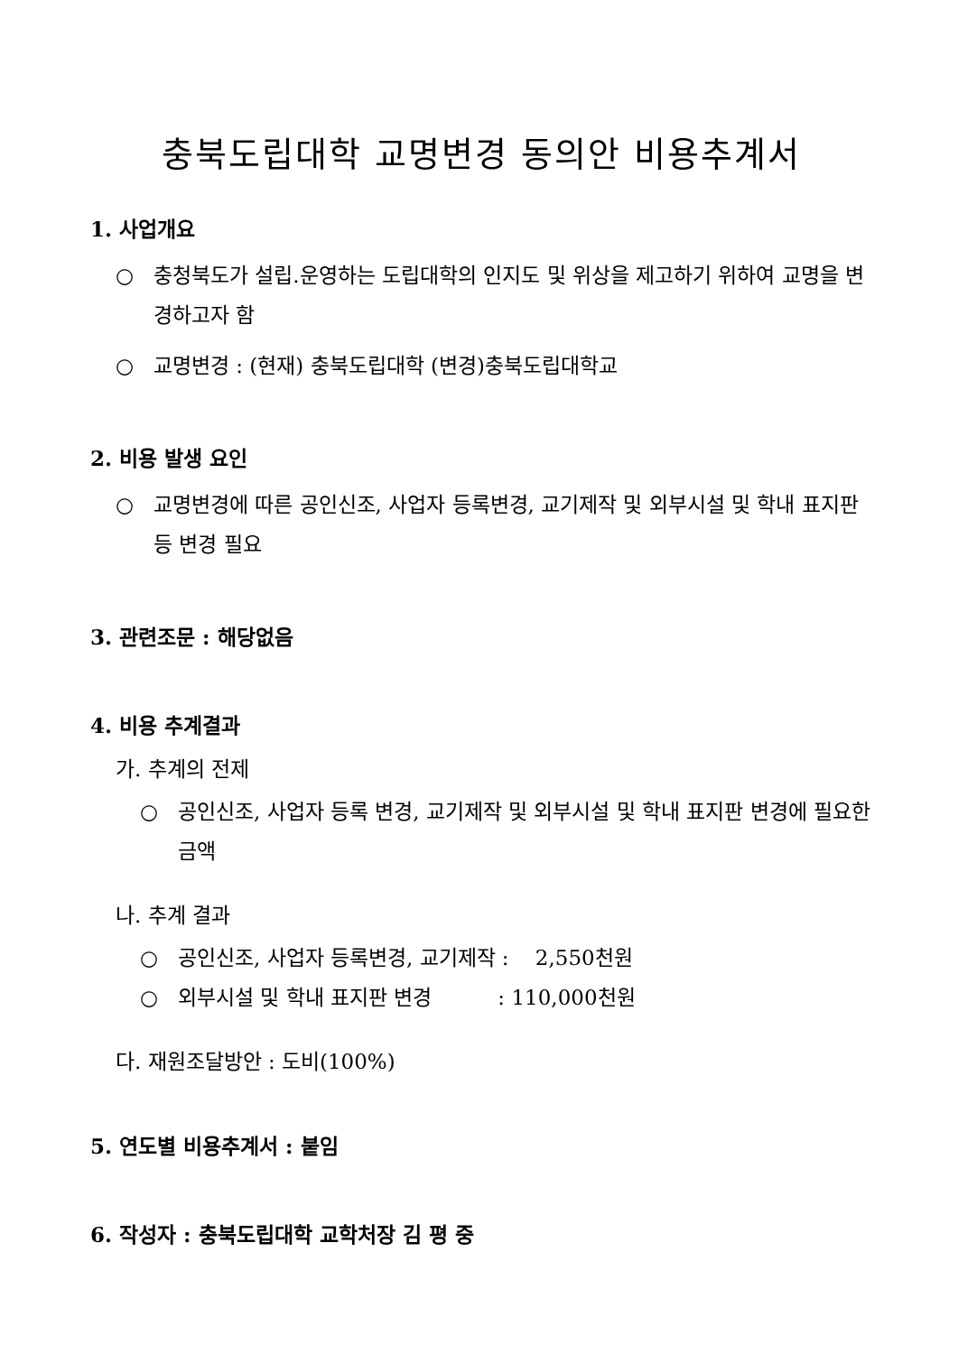충북도립대학 교명변경 동의안 비용추계서
1. 사업개요
○ 충청북도가 설립.운영하는 도립대학의 인지도 및 위상을 제고하기 위하여 교명을 변경하고자 함
○ 교명변경 : (현재) 충북도립대학 (변경)충북도립대학교
2. 비용 발생 요인
○ 교명변경에 따른 공인신조, 사업자 등록변경, 교기제작 및 외부시설 및 학내 표지판 등 변경 필요
3. 관련조문 : 해당없음
4. 비용 추계결과
가. 추계의 전제
○ 공인신조, 사업자 등록 변경, 교기제작 및 외부시설 및 학내 표지판 변경에 필요한 금액
나. 추계 결과
○ 공인신조, 사업자 등록변경, 교기제작 : 2,550천원
○ 외부시설 및 학내 표지판 변경 : 110,000천원
다. 재원조달방안 : 도비(100%)
5. 연도별 비용추계서 : 붙임
6. 작성자 : 충북도립대학 교학처장 김 평 중